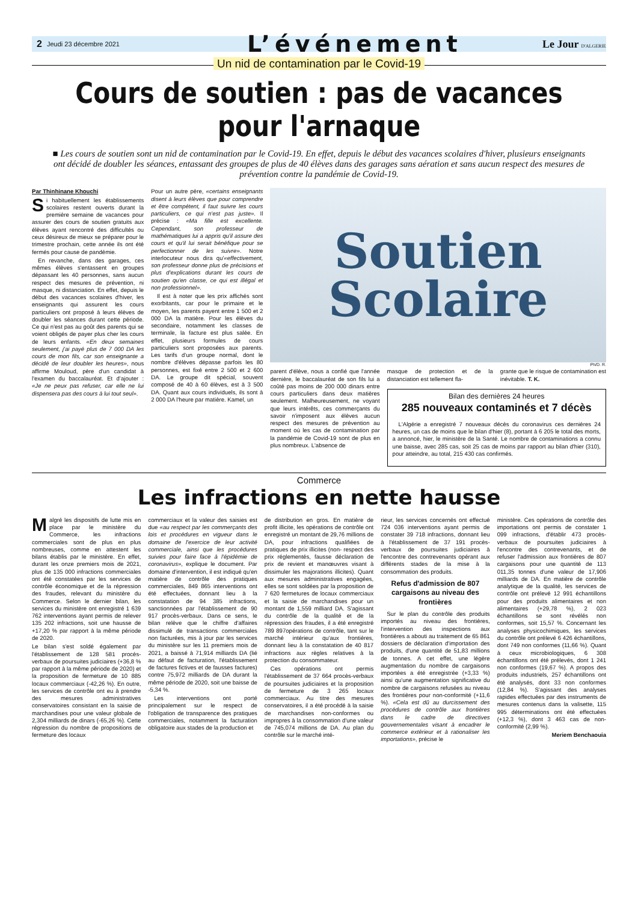2 Jeudi 23 décembre 2021 L’événement Le Jour D'ALGERIE
Un nid de contamination par le Covid-19
Cours de soutien : pas de vacances pour l'arnaque
■ Les cours de soutien sont un nid de contamination par le Covid-19. En effet, depuis le début des vacances scolaires d'hiver, plusieurs enseignants ont décidé de doubler les séances, entassant des groupes de plus de 40 élèves dans des garages sans aération et sans aucun respect des mesures de prévention contre la pandémie de Covid-19.
Par Thinhinane Khouchi
Si habituellement les établissements scolaires restent ouverts durant la première semaine de vacances pour assurer des cours de soutien gratuits aux élèves ayant rencontré des difficultés ou ceux désireux de mieux se préparer pour le trimestre prochain, cette année ils ont été fermés pour cause de pandémie.
En revanche, dans des garages, ces mêmes élèves s'entassent en groupes dépassant les 40 personnes, sans aucun respect des mesures de prévention, ni masque, ni distanciation. En effet, depuis le début des vacances scolaires d'hiver, les enseignants qui assurent les cours particuliers ont proposé à leurs élèves de doubler les séances durant cette période. Ce qui n'est pas au goût des parents qui se voient obligés de payer plus cher les cours de leurs enfants. «En deux semaines seulement, j'ai payé plus de 7 000 DA les cours de mon fils, car son enseignante a décidé de leur doubler les heures», nous affirme Mouloud, père d'un candidat à l'examen du baccalauréat. Et d’ajouter : «Je ne peux pas refuser, car elle ne lui dispensera pas des cours à lui tout seul».
Pour un autre père, «certains enseignants disent à leurs élèves que pour comprendre et être compétent, il faut suivre les cours particuliers, ce qui n'est pas juste». Il précise : «Ma fille est excellente. Cependant, son professeur de mathématiques lui a appris qu'il assure des cours et qu'il lui serait bénéfique pour se perfectionner de les suivre». Notre interlocuteur nous dira qu'«effectivement, son professeur donne plus de précisions et plus d'explications durant les cours de soutien qu'en classe, ce qui est illégal et non professionnel».
Il est à noter que les prix affichés sont exorbitants, car pour le primaire et le moyen, les parents payent entre 1 500 et 2 000 DA la matière. Pour les élèves du secondaire, notamment les classes de terminale, la facture est plus salée. En effet, plusieurs formules de cours particuliers sont proposées aux parents. Les tarifs d’un groupe normal, dont le nombre d'élèves dépasse parfois les 80 personnes, est fixé entre 2 500 et 2 600 DA. Le groupe dit spécial, souvent composé de 40 à 60 élèves, est à 3 500 DA. Quant aux cours individuels, ils sont à 2 000 DA l'heure par matière. Kamel, un
Soutien
Scolaire
Ph/D. R.
parent d'élève, nous a confié que l'année dernière, le baccalauréat de son fils lui a coûté pas moins de 200 000 dinars entre cours particuliers dans deux matières seulement. Malheureusement, ne voyant que leurs intérêts, ces commerçants du savoir n'imposent aux élèves aucun respect des mesures de prévention au moment où les cas de contamination par la pandémie de Covid-19 sont de plus en plus nombreux. L'absence de
masque de protection et de la distanciation est tellement fla-
grante que le risque de contamination est inévitable. T. K.
Bilan des dernières 24 heures
285 nouveaux contaminés et 7 décès
L'Algérie a enregistré 7 nouveaux décès du coronavirus ces dernières 24 heures, un cas de moins que le bilan d'hier (8), portant à 6 205 le total des morts, a annoncé, hier, le ministère de la Santé. Le nombre de contaminations a connu une baisse, avec 285 cas, soit 25 cas de moins par rapport au bilan d'hier (310), pour atteindre, au total, 215 430 cas confirmés.
Commerce
Les infractions en nette hausse
Malgré les dispositifs de lutte mis en place par le ministère du Commerce, les infractions commerciales sont de plus en plus nombreuses, comme en attestent les bilans établis par le ministère. En effet, durant les onze premiers mois de 2021, plus de 135 000 infractions commerciales ont été constatées par les services de contrôle économique et de la répression des fraudes, relevant du ministère du Commerce. Selon le dernier bilan, les services du ministère ont enregistré 1 639 762 interventions ayant permis de relever 135 202 infractions, soit une hausse de +17,20 % par rapport à la même période de 2020.
Le bilan s'est soldé également par l'établissement de 128 581 procès-verbaux de poursuites judiciaires (+36,8 % par rapport à la même période de 2020) et la proposition de fermeture de 10 885 locaux commerciaux (-42,26 %). En outre, les services de contrôle ont eu à prendre des mesures administratives conservatoires consistant en la saisie de marchandises pour une valeur globale de 2,304 milliards de dinars (-65,26 %). Cette régression du nombre de propositions de fermeture des locaux
commerciaux et la valeur des saisies est due «au respect par les commerçants des lois et procédures en vigueur dans le domaine de l'exercice de leur activité commerciale, ainsi que les procédures suivies pour faire face à l'épidémie de coronavirus», explique le document. Par domaine d'intervention, il est indiqué qu'en matière de contrôle des pratiques commerciales, 849 865 interventions ont été effectuées, donnant lieu à la constatation de 94 385 infractions, sanctionnées par l'établissement de 90 917 procès-verbaux. Dans ce sens, le bilan relève que le chiffre d'affaires dissimulé de transactions commerciales non facturées, mis à jour par les services du ministère sur les 11 premiers mois de 2021, a baissé à 71,914 milliards DA (lié au défaut de facturation, l'établissement de factures fictives et de fausses factures) contre 75,972 milliards de DA durant la même période de 2020, soit une baisse de -5,34 %.
Les interventions ont porté principalement sur le respect de l'obligation de transparence des pratiques commerciales, notamment la facturation obligatoire aux stades de la production et
de distribution en gros. En matière de profit illicite, les opérations de contrôle ont enregistré un montant de 29,76 millions de DA, pour infractions qualifiées de pratiques de prix illicites (non- respect des prix réglementés, fausse déclaration de prix de revient et manœuvres visant à dissimuler les majorations illicites). Quant aux mesures administratives engagées, elles se sont soldées par la proposition de 7 620 fermetures de locaux commerciaux et la saisie de marchandises pour un montant de 1,559 milliard DA. S'agissant du contrôle de la qualité et de la répression des fraudes, il a été enregistré 789 897opérations de contrôle, tant sur le marché intérieur qu'aux frontières, donnant lieu à la constatation de 40 817 infractions aux règles relatives à la protection du consommateur.
Ces opérations ont permis l'établissement de 37 664 procès-verbaux de poursuites judiciaires et la proposition de fermeture de 3 265 locaux commerciaux. Au titre des mesures conservatoires, il a été procédé à la saisie de marchandises non-conformes ou impropres à la consommation d'une valeur de 745,074 millions de DA. Au plan du contrôle sur le marché inté-
rieur, les services concernés ont effectué 724 036 interventions ayant permis de constater 39 718 infractions, donnant lieu à l'établissement de 37 191 procès-verbaux de poursuites judiciaires à l'encontre des contrevenants opérant aux différents stades de la mise à la consommation des produits.
Refus d'admission de 807 cargaisons au niveau des frontières
Sur le plan du contrôle des produits importés au niveau des frontières, l'intervention des inspections aux frontières a abouti au traitement de 65 861 dossiers de déclaration d'importation des produits, d'une quantité de 51,83 millions de tonnes. A cet effet, une légère augmentation du nombre de cargaisons importées a été enregistrée (+3,33 %) ainsi qu'une augmentation significative du nombre de cargaisons refusées au niveau des frontières pour non-conformité (+11,6 %). «Cela est dû au durcissement des procédures de contrôle aux frontières dans le cadre de directives gouvernementales visant à encadrer le commerce extérieur et à rationaliser les importations», précise le
ministère. Ces opérations de contrôle des importations ont permis de constater 1 099 infractions, d'établir 473 procès-verbaux de poursuites judiciaires à l'encontre des contrevenants, et de refuser l'admission aux frontières de 807 cargaisons pour une quantité de 113 011,35 tonnes d'une valeur de 17,906 milliards de DA. En matière de contrôle analytique de la qualité, les services de contrôle ont prélevé 12 991 échantillons pour des produits alimentaires et non alimentaires (+29,78 %), 2 023 échantillons se sont révélés non conformes, soit 15,57 %. Concernant les analyses physicochimiques, les services du contrôle ont prélevé 6 426 échantillons, dont 749 non conformes (11,66 %). Quant à ceux microbiologiques, 6 308 échantillons ont été prélevés, dont 1 241 non conformes (19,67 %). A propos des produits industriels, 257 échantillons ont été analysés, dont 33 non conformes (12,84 %). S'agissant des analyses rapides effectuées par des instruments de mesures contenus dans la valisette, 115 995 déterminations ont été effectuées (+12,3 %), dont 3 463 cas de non-conformité (2,99 %).
Meriem Benchaouia